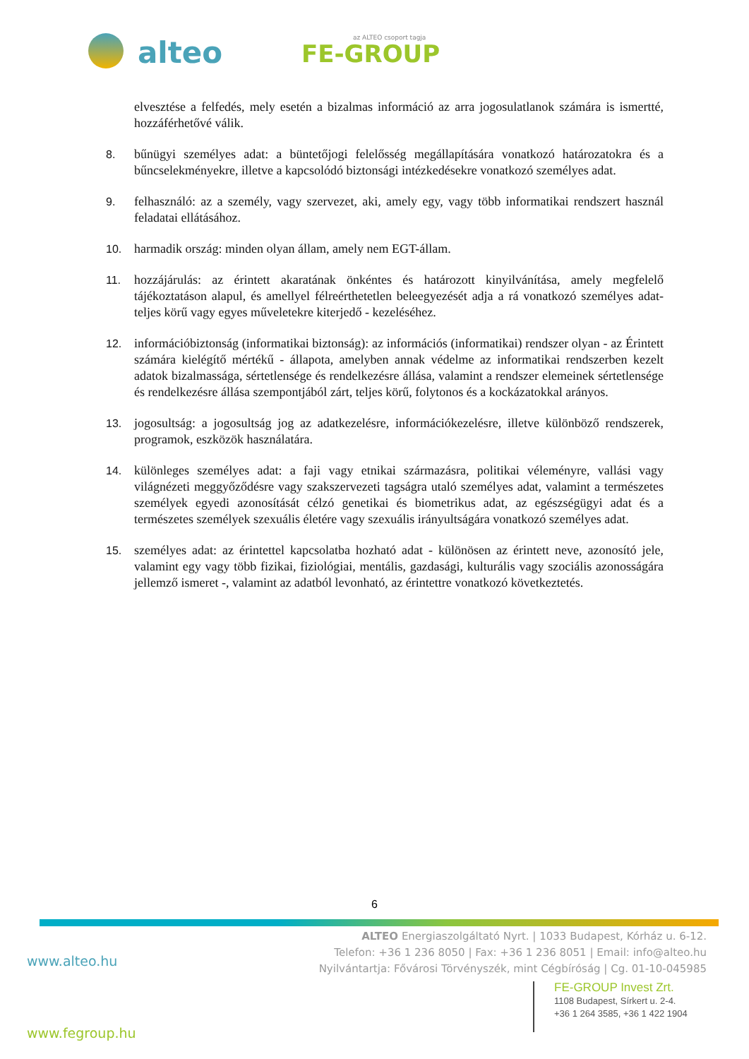alteo az ALTEO csoport tagja
FE-GROUP
elvesztése a felfedés, mely esetén a bizalmas információ az arra jogosulatlanok számára is ismertté, hozzáférhetővé válik.
8. bűnügyi személyes adat: a büntetőjogi felelősség megállapítására vonatkozó határozatokra és a bűncselekményekre, illetve a kapcsolódó biztonsági intézkedésekre vonatkozó személyes adat.
9. felhasználó: az a személy, vagy szervezet, aki, amely egy, vagy több informatikai rendszert használ feladatai ellátásához.
10. harmadik ország: minden olyan állam, amely nem EGT-állam.
11. hozzájárulás: az érintett akaratának önkéntes és határozott kinyilvánítása, amely megfelelő tájékoztatáson alapul, és amellyel félreérthetetlen beleegyezését adja a rá vonatkozó személyes adat- teljes körű vagy egyes műveletekre kiterjedő - kezeléséhez.
12. információbiztonság (informatikai biztonság): az információs (informatikai) rendszer olyan - az Érintett számára kielégítő mértékű - állapota, amelyben annak védelme az informatikai rendszerben kezelt adatok bizalmassága, sértetlensége és rendelkezésre állása, valamint a rendszer elemeinek sértetlensége és rendelkezésre állása szempontjából zárt, teljes körű, folytonos és a kockázatokkal arányos.
13. jogosultság: a jogosultság jog az adatkezelésre, információkezelésre, illetve különböző rendszerek, programok, eszközök használatára.
14. különleges személyes adat: a faji vagy etnikai származásra, politikai véleményre, vallási vagy világnézeti meggyőződésre vagy szakszervezeti tagságra utaló személyes adat, valamint a természetes személyek egyedi azonosítását célzó genetikai és biometrikus adat, az egészségügyi adat és a természetes személyek szexuális életére vagy szexuális irányultságára vonatkozó személyes adat.
15. személyes adat: az érintettel kapcsolatba hozható adat - különösen az érintett neve, azonosító jele, valamint egy vagy több fizikai, fiziológiai, mentális, gazdasági, kulturális vagy szociális azonosságára jellemző ismeret -, valamint az adatból levonható, az érintettre vonatkozó következtetés.
6
ALTEO Energiaszolgáltató Nyrt. | 1033 Budapest, Kórház u. 6-12.
Telefon: +36 1 236 8050 | Fax: +36 1 236 8051 | Email: info@alteo.hu
Nyilvántartja: Fővárosi Törvényszék, mint Cégbíróság | Cg. 01-10-045985
www.alteo.hu
FE-GROUP Invest Zrt.
1108 Budapest, Sírkert u. 2-4.
+36 1 264 3585, +36 1 422 1904
www.fegroup.hu